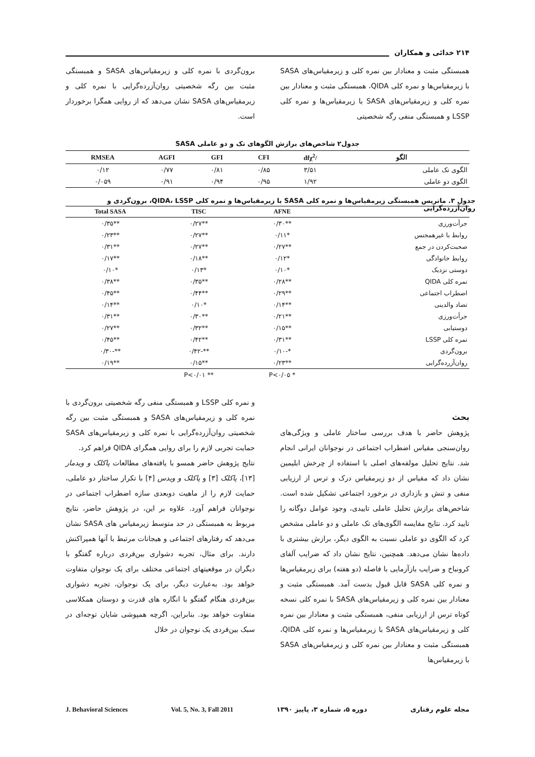۲۱۴ خدائی و همکاران
همبستگی مثبت و معنادار بین نمره کلی و زیرمقیاس‌های SASA با زیرمقیاس‌ها و نمره کلی QIDA، همبستگی مثبت و معنادار بین نمره کلی و زیرمقیاس‌های SASA با زیرمقیاس‌ها و نمره کلی LSSP و همبستگی منفی رگه شخصیتی
برون‌گردی با نمره کلی و زیرمقیاس‌های SASA و همبستگی مثبت بین رگه شخصیتی روان‌آزرده‌گرایی با نمره کلی و زیرمقیاس‌های SASA نشان می‌دهد که از روایی همگرا برخوردار است.
جدول۲ شاخص‌های برازش الگوهای تک و دو عاملی SASA
| الگو | /dfχ<sup>2</sup> | CFI | GFI | AGFI | RMSEA |
| --- | --- | --- | --- | --- | --- |
| الگوی تک عاملی | ۳/۵۱ | ۰/۸۵ | ۰/۸۱ | ۰/۷۷ | ۰/۱۲ |
| الگوی دو عاملی | ۱/۹۲ | ۰/۹۵ | ۰/۹۴ | ۰/۹۱ | ۰/۰۵۹ |
جدول ۳. ماتریس همبستگی زیرمقیاس‌ها و نمره کلی SASA با زیرمقیاس‌ها و نمره کلی QIDA، LSSP، برون‌گردی و روان‌آزرده‌گرایی
| | AFNE | TISC | Total SASA |
| --- | --- | --- | --- |
| جرأت‌ورزی | **۰/۳۰ | **۰/۲۷ | **۰/۳۵ |
| روابط با غیرهمجنس | *۰/۱۱ | **۰/۲۷ | **۰/۲۳ |
| صحبت‌کردن در جمع | **۰/۲۷ | **۰/۲۷ | **۰/۳۱ |
| روابط خانوادگی | *۰/۱۲ | **۰/۱۸ | **۰/۱۷ |
| دوستی نزدیک | *۰/۱۰ | *۰/۱۳ | *۰/۱۰ |
| نمره کلی QIDA | **۰/۲۸ | **۰/۳۵ | **۰/۳۸ |
| اضطراب اجتماعی | **۰/۲۹ | **۰/۴۴ | **۰/۴۵ |
| تضاد والدینی | **۰/۱۴ | *۰/۱۰ | **۰/۱۴ |
| جرأت‌ورزی | **۰/۲۱ | **۰/۳۰ | **۰/۳۱ |
| دوستیابی | **۰/۱۵ | **۰/۳۲ | **۰/۲۷ |
| نمره کلی LSSP | **۰/۳۱ | **۰/۴۲ | **۰/۴۵ |
| برون‌گردی | *-۰/۱۰ | **-۰/۴۲ | **-۰/۳۰ |
| روان‌آزرده‌گرایی | **۰/۲۳ | **۰/۱۵ | **۰/۱۹ |
| | * P<۰/۰۵ | ** P<۰/۰۱ | |
بحث
پژوهش حاضر با هدف بررسی ساختار عاملی و ویژگی‌های روان‌سنجی مقیاس اضطراب اجتماعی در نوجوانان ایرانی انجام شد. نتایج تحلیل مولفه‌های اصلی با استفاده از چرخش ابلیمین نشان داد که مقیاس از دو زیرمقیاس درک و ترس از ارزیابی منفی و تنش و بازداری در برخورد اجتماعی تشکیل شده است. شاخص‌های برازش تحلیل عاملی تاییدی، وجود عوامل دوگانه را تایید کرد. نتایج مقایسه الگوی‌های تک عاملی و دو عاملی مشخص کرد که الگوی دو عاملی نسبت به الگوی دیگر، برازش بیشتری با داده‌ها نشان می‌دهد. همچنین، نتایج نشان داد که ضرایب آلفای کرونباخ و ضرایب بازآزمایی با فاصله (دو هفته) برای زیرمقیاس‌ها و نمره کلی SASA قابل قبول بدست آمد. همبستگی مثبت و معنادار بین نمره کلی و زیرمقیاس‌های SASA با نمره کلی نسخه کوتاه ترس از ارزیابی منفی، همبستگی مثبت و معنادار بین نمره کلی و زیرمقیاس‌های SASA با زیرمقیاس‌ها و نمره کلی QIDA، همبستگی مثبت و معنادار بین نمره کلی و زیرمقیاس‌های SASA با زیرمقیاس‌ها
و نمره کلی LSSP و همبستگی منفی رگه شخصیتی برون‌گردی با نمره کلی و زیرمقیاس‌های SASA و همبستگی مثبت بین رگه شخصیتی روان‌آزرده‌گرایی با نمره کلی و زیرمقیاس‌های SASA حمایت تجربی لازم را برای روایی همگرای QIDA فراهم کرد.
نتایج پژوهش حاضر همسو با یافته‌های مطالعات پاکلک و ویدمار [۱۳]، پاکلک [۳] و پاکلک و ویدس [۴] با تکرار ساختار دو عاملی، حمایت لازم را از ماهیت دوبعدی سازه اضطراب اجتماعی در نوجوانان فراهم آورد. علاوه بر این، در پژوهش حاضر، نتایج مربوط به همبستگی در حد متوسط زیرمقیاس های SASA نشان می‌دهد که رفتارهای اجتماعی و هیجانات مرتبط با آنها همپراکنش دارند. برای مثال، تجربه دشواری بین‌فردی درباره گفتگو با دیگران در موقعیتهای اجتماعی مختلف برای یک نوجوان متفاوت خواهد بود. به‌عبارت دیگر، برای یک نوجوان، تجربه دشواری بین‌فردی هنگام گفتگو با انگاره های قدرت و دوستان همکلاسی متفاوت خواهد بود. بنابراین، اگرچه همپوشی شایان توجه‌ای در سبک بین‌فردی یک نوجوان در خلال
مجله علوم رفتاری دوره ۵، شماره ۳، پاییز ۱۳۹۰ Vol. 5, No. 3, Fall 2011 J. Behavioral Sciences